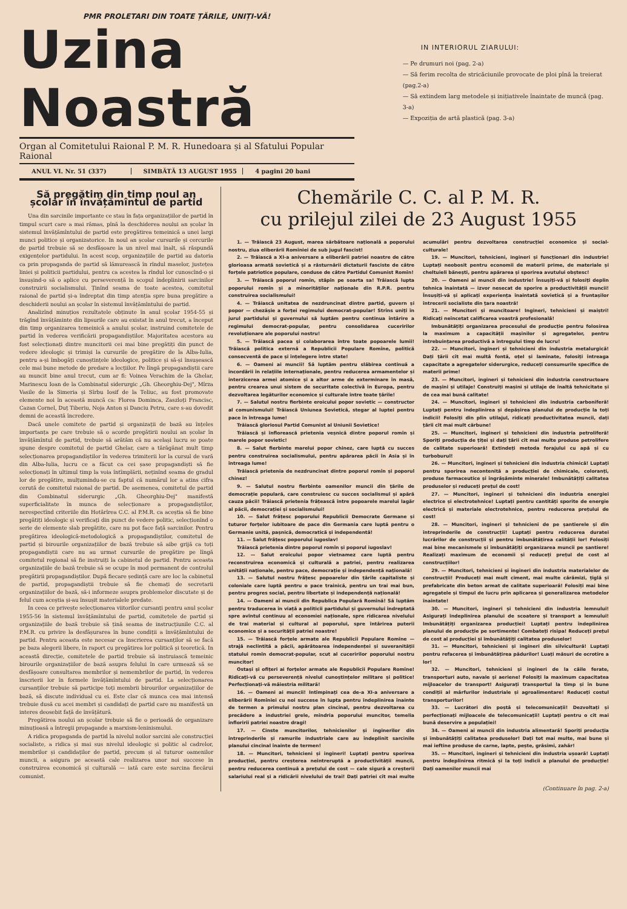PMR PROLETARI DIN TOATE ȚĂRILE, UNIȚI-VĂ!
Uzina Noastră
Organ al Comitetului Raional P. M. R. Hunedoara și al Sfatului Popular Raional
ANUL VI. Nr. 51 (337) SIMBĂTĂ 13 AUGUST 1955 4 pagini 20 bani
IN INTERIORUL ZIARULUI:
— Pe drumuri noi (pag. 2-a)
— Să ferim recolta de stricăciunile provocate de ploi pînă la treierat (pag.2-a)
— Să extindem larg metodele și inițiativele înaintate de muncă (pag. 3-a)
— Expoziția de artă plastică (pag. 3-a)
Să pregătim din timp noul an școlar în învățămîntul de partid
Una din sarcinile importante ce stau în fața organizațiilor de partid în timpul scurt care a mai rămas, pînă la deschiderea noului an școlar în sistemul învățămîntului de partid este pregătirea temeinică a unei largi munci politice și organizatorice. In noul an școlar cursurile și cercurile de partid trebuie să se desfășoare la un nivel mai înalt, să răspundă exigențelor partidului. In acest scop, organizațiile de partid au datoria ca prin propaganda de partid să lămurească în rîndul maselor, justețea liniei și politicii partidului, pentru ca acestea la rîndul lor cunoscînd-o și însușind-o să o aplice cu perseverență în scopul îndeplinirii sarcinilor construirii socialismului. Ținînd seama de toate acestea, comitetul raional de partid și-a îndreptat din timp atenția spre buna pregătire a deschiderii noului an școlar în sistemul învățămîntului de partid.
Analizînd minuțios rezultatele obținute în anul școlar 1954-55 și trăgînd învățăminte din lipsurile care au existat în anul trecut, a început din timp organizarea temeinică a anului școlar, instruind comitetele de partid în vederea verificării propagandiștilor. Majoritatea acestora au fost selecționați dintre muncitorii cei mai bine pregătiți din punct de vedere ideologic și trimiși la cursurile de pregătire de la Alba-Iulia, pentru a-și îmbogăți cunoștințele ideologice, politice și să-și însușească cele mai bune metode de predare a lecțiilor. Pe lîngă propagandiștii care au muncit bine anul trecut, cum ar fi: Voinea Verachim de la Ghelar, Marinescu Ioan de la Combinatul siderurgic „Gh. Gheorghiu-Dej", Mîrza Vasile de la Simeria și Sîrbu Iosif de la Teliuc, au fost promovate elemente noi în această muncă ca: Florea Dominca, Zaszloți Francisc, Cazan Cornel, Duț Tiberiu, Noja Anton și Danciu Petru, care s-au dovedit demni de această încredere.
Dacă unele comitete de partid și organizații de bază au înțeles importanța pe care trebuie să o acorde pregătirii noului an școlar în învățămîntul de partid, trebuie să arătăm că nu același lucru se poate spune despre comitetul de partid Ghelar, care a tărăgănat mult timp selecționarea propagandiștilor în vederea trimiterii lor la cursul de vară din Alba-Iulia, lucru ce a făcut ca cei șase propagandiști să fie selecționați în ultimul timp la voia întîmplării, neținînd seama de gradul lor de pregătire, mulțumindu-se cu faptul că numărul lor a atins cifra cerută de comitetul raional de partid. De asemenea, comitetul de partid din Combinatul siderurgic „Gh. Gheorghiu-Dej" manifestă superficialitate în munca de selecționare a propagandiștilor, nerespectînd criteriile din Hotărîrea C.C. al P.M.R. ca aceștia să fie bine pregătiți ideologic și verificați din punct de vedere politic, selecționînd o serie de elemente slab pregătite, care nu pot face față sarcinilor. Pentru pregătirea ideologică-metodologică a propagandiștilor, comitetul de partid și birourile organizațiilor de bază trebuie să aibe grijă ca toți propagandiștii care nu au urmat cursurile de pregătire pe lîngă comitetul regional să fie instruiți la cabinetul de partid. Pentru aceasta organizațiile de bază trebuie să se ocupe în mod permanent de controlul pregătirii propagandiștilor. După fiecare ședință care are loc la cabinetul de partid, propagandiștii trebuie să fie chemați de secretarii organizațiilor de bază, să-i informeze asupra problemelor discutate și de felul cum aceștia și-au însușit materialele predate.
In ceea ce privește selecționarea viitorilor cursanți pentru anul școlar 1955-56 în sistemul învățămîntului de partid, comitetele de partid și organizațiile de bază trebuie să țină seama de instrucțiunile C.C. al P.M.R. cu privire la desfășurarea în bune condiții a învățămîntului de partid. Pentru aceasta este necesar ca înscrierea cursanților să se facă pe baza alegerii libere, în raport cu pregătirea lor politică și teoretică. In această direcție, comitetele de partid trebuie să instruiască temeinic birourile organizațiilor de bază asupra felului în care urmează să se desfășoare consultarea membrilor și nemembrilor de partid, în vederea înscrierii lor în formele învățămîntului de partid. La selecționarea cursanților trebuie să participe toți membrii birourilor organizațiilor de bază, să discute individual cu ei. Este clar că munca cea mai intensă trebuie dusă cu acei membri și candidați de partid care nu manifestă un interes deosebit față de învățătură.
Pregătirea noului an școlar trebuie să fie o perioadă de organizare minuțioasă a întregii propagande a marxism-leninismului.
A ridica propaganda de partid la nivelul noilor sarcini ale construcției socialiste, a ridica și mai sus nivelul ideologic și politic al cadrelor, membrilor și candidaților de partid, precum și al tuturor oamenilor muncii, a asigura pe această cale realizarea unor noi succese în construirea economică și culturală — iată care este sarcina fiecărui comunist.
Chemările C. C. al P. M. R.
cu prilejul zilei de 23 August 1955
1. — Trăiască 23 August, marea sărbătoare națională a poporului nostru, ziua eliberării Romîniei de sub jugul fascist!
2. — Trăiască a XI-a aniversare a eliberării patriei noastre de către glorioasa armată sovietică și a răsturnării dictaturii fasciste de către forțele patriotice populare, conduse de către Partidul Comunist Romîn!
3. — Trăiască poporul romîn, stăpîn pe soarta sa! Trăiască lupta poporului romîn și a minorităților naționale din R.P.R. pentru construirea socialismului!
4. — Trăiască unitatea de nezdruncinat dintre partid, guvern și popor — chezășie a forței regimului democrat-popular! Strîns uniți în jurul partidului și guvernului să luptăm pentru continua întărire a regimului democrat-popular, pentru consolidarea cuceririlor revoluționare ale poporului nostru!
5. — Trăiască pacea și colaborarea între toate popoarele lumii! Trăiască politica externă a Republicii Populare Romîne, politică consecventă de pace și înțelegere între state!
6. — Oameni ai muncii! Să luptăm pentru slăbirea continuă a încordării în relațiile internaționale, pentru reducerea armamentelor și interzicerea armei atomice și a altor arme de exterminare în masă, pentru crearea unui sistem de securitate colectivă în Europa, pentru dezvoltarea legăturilor economice și culturale între toate țările!
7. — Salutul nostru fierbinte eroicului popor sovietic — constructor al comunismului! Trăiască Uniunea Sovietică, stegar al luptei pentru pace în întreaga lume!
Trăiască gloriosul Partid Comunist al Uniunii Sovietice!
Trăiască și înflorească prietenia veșnică dintre poporul romîn și marele popor sovietic!
8. — Salut fierbinte marelui popor chinez, care luptă cu succes pentru construirea socialismului, pentru apărarea păcii în Asia și în întreaga lume!
Trăiască prietenia de nezdruncinat dintre poporul romîn și poporul chinez!
9. — Salutul nostru fierbinte oamenilor muncii din țările de democrație populară, care construiesc cu succes socialismul și apără cauza păcii! Trăiască prietenia frățească între popoarele marelui lagăr al păcii, democrației și socialismului!
10. — Salut frățesc poporului Republicii Democrate Germane și tuturor forțelor iubitoare de pace din Germania care luptă pentru o Germanie unită, pașnică, democratică și independentă!
11. — Salut frățesc poporului iugoslav!
Trăiască prietenia dintre poporul romîn și poporul iugoslav!
12. — Salut eroicului popor vietnamez care luptă pentru reconstruirea economică și culturală a patriei, pentru realizarea unității naționale, pentru pace, democrație și independență națională!
13. — Salutul nostru frățesc popoarelor din țările capitaliste și coloniale care luptă pentru o pace trainică, pentru un trai mai bun, pentru progres social, pentru libertate și independență națională!
14. — Oameni ai muncii din Republica Populară Romînă! Să luptăm pentru traducerea în viață a politicii partidului și guvernului îndreptată spre avîntul continuu al economiei naționale, spre ridicarea nivelului de trai material și cultural al poporului, spre întărirea puterii economice și a securității patriei noastre!
15. — Trăiască forțele armate ale Republicii Populare Romîne — strajă neclintită a păcii, apărătoarea independenței și suveranității statului romîn democrat-popular, scut al cuceririlor poporului nostru muncitor!
Ostași și ofițeri ai forțelor armate ale Republicii Populare Romîne! Ridicați-vă cu perseverență nivelul cunoștințelor militare și politice! Perfecționați-vă măiestria militară!
16. — Oameni ai muncii! Intîmpinați cea de-a XI-a aniversare a eliberării Romîniei cu noi succese în lupta pentru îndeplinirea înainte de termen a primului nostru plan cincinal, pentru dezvoltarea cu precădere a industriei grele, mîndria poporului muncitor, temelia înfloririi patriei noastre dragi!
17. — Cinste muncitorilor, tehnicienilor și inginerilor din întreprinderile și ramurile industriale care au îndeplinit sarcinile planului cincinal înainte de termen!
18. — Muncitori, tehnicieni și ingineri! Luptați pentru sporirea producției, pentru creșterea neîntreruptă a productivității muncii, pentru reducerea continuă a prețului de cost — cale sigură a creșterii salariului real și a ridicării nivelului de trai! Dați patriei cît mai multe acumulări pentru dezvoltarea construcției economice și social-culturale!
19. — Muncitori, tehnicieni, ingineri și funcționari din industrie! Luptați neobosit pentru economii de materii prime, de materiale și cheltuieli bănești, pentru apărarea și sporirea avutului obștesc!
20. — Oameni ai muncii din industrie! Însușiți-vă și folosiți deplin tehnica înaintată — izvor nesecat de sporire a productivității muncii! Însușiți-vă și aplicați experiența înaintată sovietică și a fruntașilor întrecerii socialiste din țara noastră!
21. — Muncitori și muncitoare! Ingineri, tehnicieni și maiștri! Ridicați neîncetat calificarea voastră profesională!
Imbunătățiți organizarea procesului de producție pentru folosirea la maximum a capacității mașinilor și agregatelor, pentru întrebuințarea productivă a întregului timp de lucru!
22. — Muncitori, ingineri și tehnicieni din industria metalurgică! Dați țării cît mai multă fontă, oțel și laminate, folosiți întreaga capacitate a agregatelor siderurgice, reduceți consumurile specifice de materii prime!
23. — Muncitori, ingineri și tehnicieni din industria constructoare de mașini și utilaje! Construiți mașini și utilaje de înaltă tehnicitate și de cea mai bună calitate!
24. — Muncitori, ingineri și tehnicieni din industria carboniferă! Luptați pentru îndeplinirea și depășirea planului de producție la toți indicii! Folosiți din plin utilajul, ridicați productivitatea muncii, dați țării cît mai mult cărbune!
25. — Muncitori, ingineri și tehnicieni din industria petroliferă! Sporiți producția de țiței și dați țării cît mai multe produse petrolifere de calitate superioară! Extindeți metoda forajului cu apă și cu turboburul!
26. — Muncitori, ingineri și tehnicieni din industria chimică! Luptați pentru sporirea necontenită a producției de chimicale, coloranți, produse farmaceutice și îngrășăminte minerale! Imbunătățiți calitatea produselor și reduceți prețul de cost!
27. — Muncitori, ingineri și tehnicieni din industria energiei electrice și electrotehnice! Luptați pentru cantități sporite de energie electrică și materiale electrotehnice, pentru reducerea prețului de cost!
28. — Muncitori, ingineri și tehnicieni de pe șantierele și din întreprinderile de construcții! Luptați pentru reducerea duratei lucrărilor de construcții și pentru îmbunătățirea calității lor! Folosiți mai bine mecanismele și îmbunătățiți organizarea muncii pe șantiere! Realizați maximum de economii și reduceți prețul de cost al construcțiilor!
29. — Muncitori, tehnicieni și ingineri din industria materialelor de construcții! Produceți mai mult ciment, mai multe cărămizi, țiglă și prefabricate din beton armat de calitate superioară! Folosiți mai bine agregatele și timpul de lucru prin aplicarea și generalizarea metodelor înaintate!
30. — Muncitori, ingineri și tehnicieni din industria lemnului! Asigurați îndeplinirea planului de scoatere și transport a lemnului! Imbunătățiți organizarea producției! Luptați pentru îndeplinirea planului de producție pe sortimente! Combateți risipa! Reduceți prețul de cost al producției și îmbunătățiți calitatea produselor!
31. — Muncitori, tehnicieni și ingineri din silvicultură! Luptați pentru refacerea și îmbunătățirea pădurilor! Luați măsuri de ocrotire a lor!
32. — Muncitori, tehnicieni și ingineri de la căile ferate, transporturi auto, navale și aeriene! Folosiți la maximum capacitatea mijloacelor de transport! Asigurați transportul la timp și în bune condiții al mărfurilor industriale și agroalimentare! Reduceți costul transporturilor!
33. — Lucrători din poștă și telecomunicații! Dezvoltați și perfecționați mijloacele de telecomunicații! Luptați pentru o cît mai bună deservire a populației!
34. — Oameni ai muncii din industria alimentară! Sporiți producția și îmbunătățiți calitatea produselor! Dați tot mai multe, mai bune și mai ieftine produse de carne, lapte, pește, grăsimi, zahăr!
35. — Muncitori, ingineri și tehnicieni din industria ușoară! Luptați pentru îndeplinirea ritmică și la toți indicii a planului de producție! Dați oamenilor muncii mai
(Continuare în pag. 2-a)